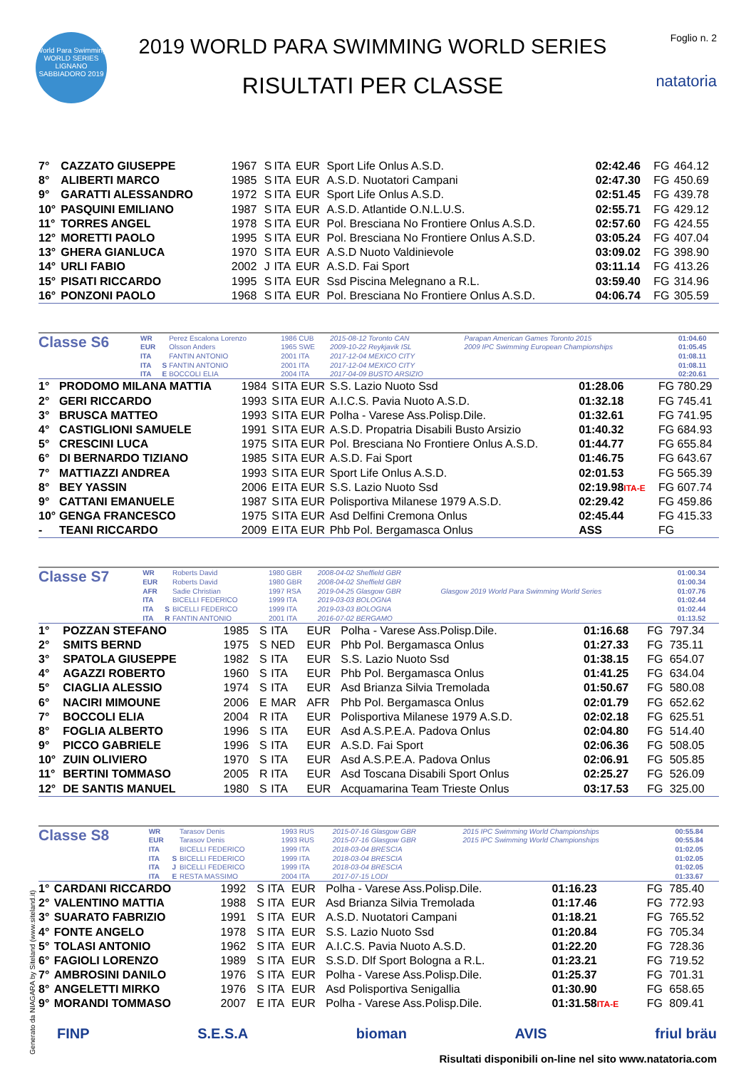World Para Swimming
WORLD SERIES
LIGNANO SABBIADORO 2019
2019 WORLD PARA SWIMMING WORLD SERIES
RISULTATI PER CLASSE
Foglio n. 2
natatoria
| 7° | CAZZATO GIUSEPPE | 1967 | S | ITA | EUR | Sport Life Onlus A.S.D. | 02:42.46 | FG | 464.12 |
| 8° | ALIBERTI MARCO | 1985 | S | ITA | EUR | A.S.D. Nuotatori Campani | 02:47.30 | FG | 450.69 |
| 9° | GARATTI ALESSANDRO | 1972 | S | ITA | EUR | Sport Life Onlus A.S.D. | 02:51.45 | FG | 439.78 |
| 10° | PASQUINI EMILIANO | 1987 | S | ITA | EUR | A.S.D. Atlantide O.N.L.U.S. | 02:55.71 | FG | 429.12 |
| 11° | TORRES ANGEL | 1978 | S | ITA | EUR | Pol. Bresciana No Frontiere Onlus A.S.D. | 02:57.60 | FG | 424.55 |
| 12° | MORETTI PAOLO | 1995 | S | ITA | EUR | Pol. Bresciana No Frontiere Onlus A.S.D. | 03:05.24 | FG | 407.04 |
| 13° | GHERA GIANLUCA | 1970 | S | ITA | EUR | A.S.D Nuoto Valdinievole | 03:09.02 | FG | 398.90 |
| 14° | URLI FABIO | 2002 | J | ITA | EUR | A.S.D. Fai Sport | 03:11.14 | FG | 413.26 |
| 15° | PISATI RICCARDO | 1995 | S | ITA | EUR | Ssd Piscina Melegnano a R.L. | 03:59.40 | FG | 314.96 |
| 16° | PONZONI PAOLO | 1968 | S | ITA | EUR | Pol. Bresciana No Frontiere Onlus A.S.D. | 04:06.74 | FG | 305.59 |
| Classe S6 | WR | | Perez Escalona Lorenzo | 1986 CUB | 2015-08-12 Toronto CAN | Parapan American Games Toronto 2015 | 01:04.60 |
| | EUR | | Olsson Anders | 1965 SWE | 2009-10-22 Reykjavik ISL | 2009 IPC Swimming European Championships | 01:05.45 |
| | ITA | | FANTIN ANTONIO | 2001 ITA | 2017-12-04 MEXICO CITY | | 01:08.11 |
| | ITA | S | FANTIN ANTONIO | 2001 ITA | 2017-12-04 MEXICO CITY | | 01:08.11 |
| | ITA | E | BOCCOLI ELIA | 2004 ITA | 2017-04-09 BUSTO ARSIZIO | | 02:20.61 |
| 1° | PRODOMO MILANA MATTIA | 1984 | S | ITA | EUR | S.S. Lazio Nuoto Ssd | 01:28.06 | FG | 780.29 |
| 2° | GERI RICCARDO | 1993 | S | ITA | EUR | A.I.C.S. Pavia Nuoto A.S.D. | 01:32.18 | FG | 745.41 |
| 3° | BRUSCA MATTEO | 1993 | S | ITA | EUR | Polha - Varese Ass.Polisp.Dile. | 01:32.61 | FG | 741.95 |
| 4° | CASTIGLIONI SAMUELE | 1991 | S | ITA | EUR | A.S.D. Propatria Disabili Busto Arsizio | 01:40.32 | FG | 684.93 |
| 5° | CRESCINI LUCA | 1975 | S | ITA | EUR | Pol. Bresciana No Frontiere Onlus A.S.D. | 01:44.77 | FG | 655.84 |
| 6° | DI BERNARDO TIZIANO | 1985 | S | ITA | EUR | A.S.D. Fai Sport | 01:46.75 | FG | 643.67 |
| 7° | MATTIAZZI ANDREA | 1993 | S | ITA | EUR | Sport Life Onlus A.S.D. | 02:01.53 | FG | 565.39 |
| 8° | BEY YASSIN | 2006 | E | ITA | EUR | S.S. Lazio Nuoto Ssd | 02:19.98 ITA-E | FG | 607.74 |
| 9° | CATTANI EMANUELE | 1987 | S | ITA | EUR | Polisportiva Milanese 1979 A.S.D. | 02:29.42 | FG | 459.86 |
| 10° | GENGA FRANCESCO | 1975 | S | ITA | EUR | Asd Delfini Cremona Onlus | 02:45.44 | FG | 415.33 |
| - | TEANI RICCARDO | 2009 | E | ITA | EUR | Phb Pol. Bergamasca Onlus | ASS | FG | |
| Classe S7 | WR | | Roberts David | 1980 GBR | 2008-04-02 Sheffield GBR | | 01:00.34 |
| | EUR | | Roberts David | 1980 GBR | 2008-04-02 Sheffield GBR | | 01:00.34 |
| | AFR | | Sadie Christian | 1997 RSA | 2019-04-25 Glasgow GBR | Glasgow 2019 World Para Swimming World Series | 01:07.76 |
| | ITA | | BICELLI FEDERICO | 1999 ITA | 2019-03-03 BOLOGNA | | 01:02.44 |
| | ITA | S | BICELLI FEDERICO | 1999 ITA | 2019-03-03 BOLOGNA | | 01:02.44 |
| | ITA | R | FANTIN ANTONIO | 2001 ITA | 2016-07-02 BERGAMO | | 01:13.52 |
| 1° | POZZAN STEFANO | 1985 | S | ITA | EUR | Polha - Varese Ass.Polisp.Dile. | 01:16.68 | FG | 797.34 |
| 2° | SMITS BERND | 1975 | S | NED | EUR | Phb Pol. Bergamasca Onlus | 01:27.33 | FG | 735.11 |
| 3° | SPATOLA GIUSEPPE | 1982 | S | ITA | EUR | S.S. Lazio Nuoto Ssd | 01:38.15 | FG | 654.07 |
| 4° | AGAZZI ROBERTO | 1960 | S | ITA | EUR | Phb Pol. Bergamasca Onlus | 01:41.25 | FG | 634.04 |
| 5° | CIAGLIA ALESSIO | 1974 | S | ITA | EUR | Asd Brianza Silvia Tremolada | 01:50.67 | FG | 580.08 |
| 6° | NACIRI MIMOUNE | 2006 | E | MAR | AFR | Phb Pol. Bergamasca Onlus | 02:01.79 | FG | 652.62 |
| 7° | BOCCOLI ELIA | 2004 | R | ITA | EUR | Polisportiva Milanese 1979 A.S.D. | 02:02.18 | FG | 625.51 |
| 8° | FOGLIA ALBERTO | 1996 | S | ITA | EUR | Asd A.S.P.E.A. Padova Onlus | 02:04.80 | FG | 514.40 |
| 9° | PICCO GABRIELE | 1996 | S | ITA | EUR | A.S.D. Fai Sport | 02:06.36 | FG | 508.05 |
| 10° | ZUIN OLIVIERO | 1970 | S | ITA | EUR | Asd A.S.P.E.A. Padova Onlus | 02:06.91 | FG | 505.85 |
| 11° | BERTINI TOMMASO | 2005 | R | ITA | EUR | Asd Toscana Disabili Sport Onlus | 02:25.27 | FG | 526.09 |
| 12° | DE SANTIS MANUEL | 1980 | S | ITA | EUR | Acquamarina Team Trieste Onlus | 03:17.53 | FG | 325.00 |
| Classe S8 | WR | | Tarasov Denis | 1993 RUS | 2015-07-16 Glasgow GBR | 2015 IPC Swimming World Championships | 00:55.84 |
| | EUR | | Tarasov Denis | 1993 RUS | 2015-07-16 Glasgow GBR | 2015 IPC Swimming World Championships | 00:55.84 |
| | ITA | | BICELLI FEDERICO | 1999 ITA | 2018-03-04 BRESCIA | | 01:02.05 |
| | ITA | S | BICELLI FEDERICO | 1999 ITA | 2018-03-04 BRESCIA | | 01:02.05 |
| | ITA | J | BICELLI FEDERICO | 1999 ITA | 2018-03-04 BRESCIA | | 01:02.05 |
| | ITA | E | RESTA MASSIMO | 2004 ITA | 2017-07-15 LODI | | 01:33.67 |
| 1° | CARDANI RICCARDO | 1992 | S | ITA | EUR | Polha - Varese Ass.Polisp.Dile. | 01:16.23 | FG | 785.40 |
| 2° | VALENTINO MATTIA | 1988 | S | ITA | EUR | Asd Brianza Silvia Tremolada | 01:17.46 | FG | 772.93 |
| 3° | SUARATO FABRIZIO | 1991 | S | ITA | EUR | A.S.D. Nuotatori Campani | 01:18.21 | FG | 765.52 |
| 4° | FONTE ANGELO | 1978 | S | ITA | EUR | S.S. Lazio Nuoto Ssd | 01:20.84 | FG | 705.34 |
| 5° | TOLASI ANTONIO | 1962 | S | ITA | EUR | A.I.C.S. Pavia Nuoto A.S.D. | 01:22.20 | FG | 728.36 |
| 6° | FAGIOLI LORENZO | 1989 | S | ITA | EUR | S.S.D. Dlf Sport Bologna a R.L. | 01:23.21 | FG | 719.52 |
| 7° | AMBROSINI DANILO | 1976 | S | ITA | EUR | Polha - Varese Ass.Polisp.Dile. | 01:25.37 | FG | 701.31 |
| 8° | ANGELETTI MIRKO | 1976 | S | ITA | EUR | Asd Polisportiva Senigallia | 01:30.90 | FG | 658.65 |
| 9° | MORANDI TOMMASO | 2007 | E | ITA | EUR | Polha - Varese Ass.Polisp.Dile. | 01:31.58 ITA-E | FG | 809.41 |
FINP S.E.S.A bioman AVIS friul bräu
Risultati disponibili on-line nel sito www.natatoria.com
Generato da NIAGARA by Siteland (www.siteland.it)